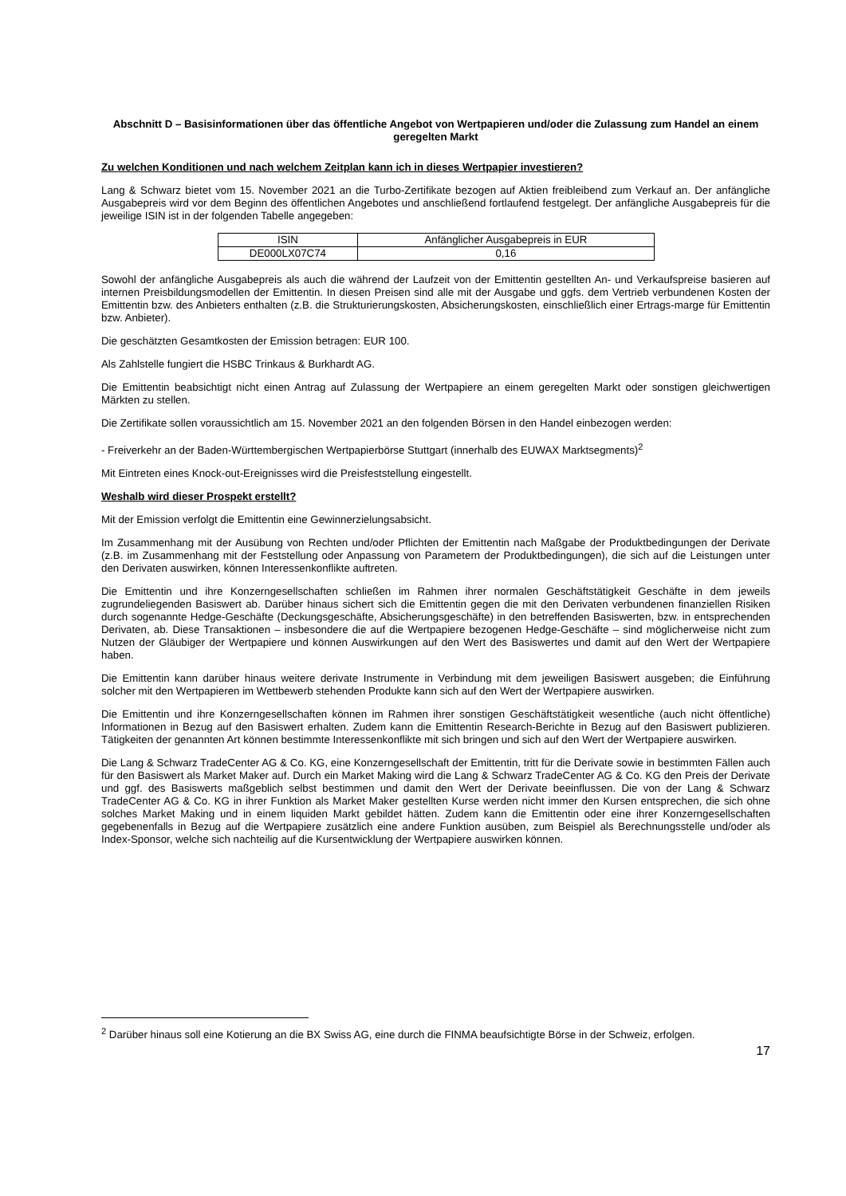Abschnitt D – Basisinformationen über das öffentliche Angebot von Wertpapieren und/oder die Zulassung zum Handel an einem geregelten Markt
Zu welchen Konditionen und nach welchem Zeitplan kann ich in dieses Wertpapier investieren?
Lang & Schwarz bietet vom 15. November 2021 an die Turbo-Zertifikate bezogen auf Aktien freibleibend zum Verkauf an. Der anfängliche Ausgabepreis wird vor dem Beginn des öffentlichen Angebotes und anschließend fortlaufend festgelegt. Der anfängliche Ausgabepreis für die jeweilige ISIN ist in der folgenden Tabelle angegeben:
| ISIN | Anfänglicher Ausgabepreis in EUR |
| --- | --- |
| DE000LX07C74 | 0,16 |
Sowohl der anfängliche Ausgabepreis als auch die während der Laufzeit von der Emittentin gestellten An- und Verkaufspreise basieren auf internen Preisbildungsmodellen der Emittentin. In diesen Preisen sind alle mit der Ausgabe und ggfs. dem Vertrieb verbundenen Kosten der Emittentin bzw. des Anbieters enthalten (z.B. die Strukturierungskosten, Absicherungskosten, einschließlich einer Ertrags-marge für Emittentin bzw. Anbieter).
Die geschätzten Gesamtkosten der Emission betragen: EUR 100.
Als Zahlstelle fungiert die HSBC Trinkaus & Burkhardt AG.
Die Emittentin beabsichtigt nicht einen Antrag auf Zulassung der Wertpapiere an einem geregelten Markt oder sonstigen gleichwertigen Märkten zu stellen.
Die Zertifikate sollen voraussichtlich am 15. November 2021 an den folgenden Börsen in den Handel einbezogen werden:
- Freiverkehr an der Baden-Württembergischen Wertpapierbörse Stuttgart (innerhalb des EUWAX Marktsegments)<sup>2</sup>
Mit Eintreten eines Knock-out-Ereignisses wird die Preisfeststellung eingestellt.
Weshalb wird dieser Prospekt erstellt?
Mit der Emission verfolgt die Emittentin eine Gewinnerzielungsabsicht.
Im Zusammenhang mit der Ausübung von Rechten und/oder Pflichten der Emittentin nach Maßgabe der Produktbedingungen der Derivate (z.B. im Zusammenhang mit der Feststellung oder Anpassung von Parametern der Produktbedingungen), die sich auf die Leistungen unter den Derivaten auswirken, können Interessenkonflikte auftreten.
Die Emittentin und ihre Konzerngesellschaften schließen im Rahmen ihrer normalen Geschäftstätigkeit Geschäfte in dem jeweils zugrundeliegenden Basiswert ab. Darüber hinaus sichert sich die Emittentin gegen die mit den Derivaten verbundenen finanziellen Risiken durch sogenannte Hedge-Geschäfte (Deckungsgeschäfte, Absicherungsgeschäfte) in den betreffenden Basiswerten, bzw. in entsprechenden Derivaten, ab. Diese Transaktionen – insbesondere die auf die Wertpapiere bezogenen Hedge-Geschäfte – sind möglicherweise nicht zum Nutzen der Gläubiger der Wertpapiere und können Auswirkungen auf den Wert des Basiswertes und damit auf den Wert der Wertpapiere haben.
Die Emittentin kann darüber hinaus weitere derivate Instrumente in Verbindung mit dem jeweiligen Basiswert ausgeben; die Einführung solcher mit den Wertpapieren im Wettbewerb stehenden Produkte kann sich auf den Wert der Wertpapiere auswirken.
Die Emittentin und ihre Konzerngesellschaften können im Rahmen ihrer sonstigen Geschäftstätigkeit wesentliche (auch nicht öffentliche) Informationen in Bezug auf den Basiswert erhalten. Zudem kann die Emittentin Research-Berichte in Bezug auf den Basiswert publizieren. Tätigkeiten der genannten Art können bestimmte Interessenkonflikte mit sich bringen und sich auf den Wert der Wertpapiere auswirken.
Die Lang & Schwarz TradeCenter AG & Co. KG, eine Konzerngesellschaft der Emittentin, tritt für die Derivate sowie in bestimmten Fällen auch für den Basiswert als Market Maker auf. Durch ein Market Making wird die Lang & Schwarz TradeCenter AG & Co. KG den Preis der Derivate und ggf. des Basiswerts maßgeblich selbst bestimmen und damit den Wert der Derivate beeinflussen. Die von der Lang & Schwarz TradeCenter AG & Co. KG in ihrer Funktion als Market Maker gestellten Kurse werden nicht immer den Kursen entsprechen, die sich ohne solches Market Making und in einem liquiden Markt gebildet hätten. Zudem kann die Emittentin oder eine ihrer Konzerngesellschaften gegebenenfalls in Bezug auf die Wertpapiere zusätzlich eine andere Funktion ausüben, zum Beispiel als Berechnungsstelle und/oder als Index-Sponsor, welche sich nachteilig auf die Kursentwicklung der Wertpapiere auswirken können.
<sup>2</sup> Darüber hinaus soll eine Kotierung an die BX Swiss AG, eine durch die FINMA beaufsichtigte Börse in der Schweiz, erfolgen.
17